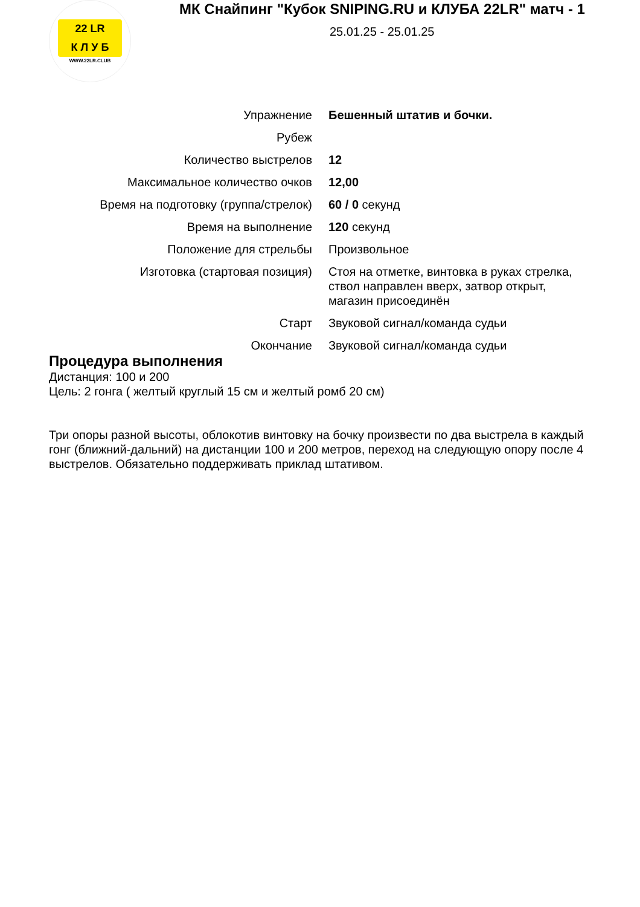22 LR
К Л У Б
WWW.22LR.CLUB
МК Снайпинг "Кубок SNIPING.RU и КЛУБА 22LR" матч - 1
25.01.25 - 25.01.25
| Упражнение | Бешенный штатив и бочки. |
| Рубеж | |
| Количество выстрелов | 12 |
| Максимальное количество очков | 12,00 |
| Время на подготовку (группа/стрелок) | 60 / 0 секунд |
| Время на выполнение | 120 секунд |
| Положение для стрельбы | Произвольное |
| Изготовка (стартовая позиция) | Стоя на отметке, винтовка в руках стрелка, ствол направлен вверх, затвор открыт, магазин присоединён |
| Старт | Звуковой сигнал/команда судьи |
| Окончание | Звуковой сигнал/команда судьи |
Процедура выполнения
Дистанция: 100 и 200
Цель: 2 гонга ( желтый круглый 15 см и желтый ромб 20 см)
Три опоры разной высоты, облокотив винтовку на бочку произвести по два выстрела в каждый гонг (ближний-дальний) на дистанции 100 и 200 метров, переход на следующую опору после 4 выстрелов. Обязательно поддерживать приклад штативом.